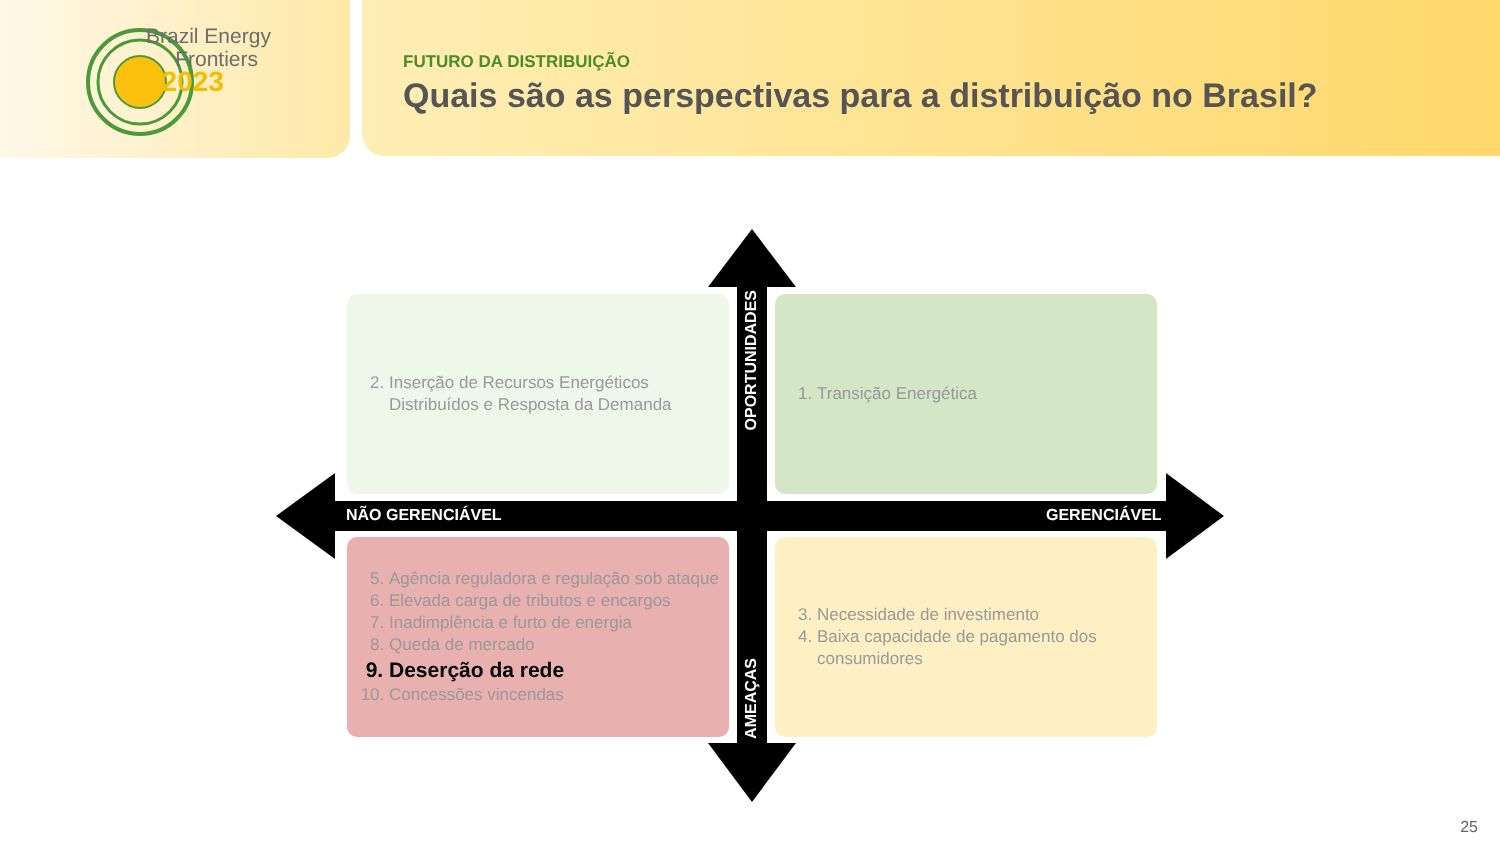Brazil Energy
Frontiers
2023
FUTURO DA DISTRIBUIÇÃO
Quais são as perspectivas para a distribuição no Brasil?
2. Inserção de Recursos Energéticos Distribuídos e Resposta da Demanda
1. Transição Energética
NÃO GERENCIÁVEL GERENCIÁVEL
OPORTUNIDADES
AMEAÇAS
5. Agência reguladora e regulação sob ataque
6. Elevada carga de tributos e encargos
7. Inadimplência e furto de energia
8. Queda de mercado
9. Deserção da rede
10. Concessões vincendas
3. Necessidade de investimento
4. Baixa capacidade de pagamento dos consumidores
25